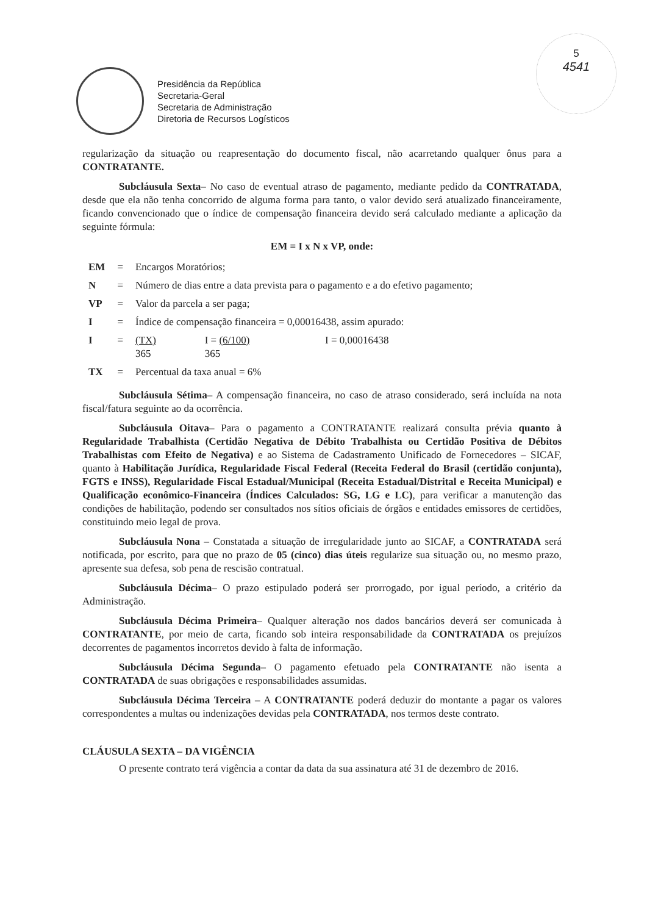5
4541
Presidência da República
Secretaria-Geral
Secretaria de Administração
Diretoria de Recursos Logísticos
regularização da situação ou reapresentação do documento fiscal, não acarretando qualquer ônus para a CONTRATANTE.
Subcláusula Sexta– No caso de eventual atraso de pagamento, mediante pedido da CONTRATADA, desde que ela não tenha concorrido de alguma forma para tanto, o valor devido será atualizado financeiramente, ficando convencionado que o índice de compensação financeira devido será calculado mediante a aplicação da seguinte fórmula:
EM = I x N x VP, onde:
| EM | = | Encargos Moratórios; | | |
| N | = | Número de dias entre a data prevista para o pagamento e a do efetivo pagamento; | | |
| VP | = | Valor da parcela a ser paga; | | |
| I | = | Índice de compensação financeira = 0,00016438, assim apurado: | | |
| I | = | (TX) 365 | I = (6/100) 365 | I = 0,00016438 |
| TX | = | Percentual da taxa anual = 6% | | |
Subcláusula Sétima– A compensação financeira, no caso de atraso considerado, será incluída na nota fiscal/fatura seguinte ao da ocorrência.
Subcláusula Oitava– Para o pagamento a CONTRATANTE realizará consulta prévia quanto à Regularidade Trabalhista (Certidão Negativa de Débito Trabalhista ou Certidão Positiva de Débitos Trabalhistas com Efeito de Negativa) e ao Sistema de Cadastramento Unificado de Fornecedores – SICAF, quanto à Habilitação Jurídica, Regularidade Fiscal Federal (Receita Federal do Brasil (certidão conjunta), FGTS e INSS), Regularidade Fiscal Estadual/Municipal (Receita Estadual/Distrital e Receita Municipal) e Qualificação econômico-Financeira (Índices Calculados: SG, LG e LC), para verificar a manutenção das condições de habilitação, podendo ser consultados nos sítios oficiais de órgãos e entidades emissores de certidões, constituindo meio legal de prova.
Subcláusula Nona – Constatada a situação de irregularidade junto ao SICAF, a CONTRATADA será notificada, por escrito, para que no prazo de 05 (cinco) dias úteis regularize sua situação ou, no mesmo prazo, apresente sua defesa, sob pena de rescisão contratual.
Subcláusula Décima– O prazo estipulado poderá ser prorrogado, por igual período, a critério da Administração.
Subcláusula Décima Primeira– Qualquer alteração nos dados bancários deverá ser comunicada à CONTRATANTE, por meio de carta, ficando sob inteira responsabilidade da CONTRATADA os prejuízos decorrentes de pagamentos incorretos devido à falta de informação.
Subcláusula Décima Segunda– O pagamento efetuado pela CONTRATANTE não isenta a CONTRATADA de suas obrigações e responsabilidades assumidas.
Subcláusula Décima Terceira – A CONTRATANTE poderá deduzir do montante a pagar os valores correspondentes a multas ou indenizações devidas pela CONTRATADA, nos termos deste contrato.
CLÁUSULA SEXTA – DA VIGÊNCIA
O presente contrato terá vigência a contar da data da sua assinatura até 31 de dezembro de 2016.